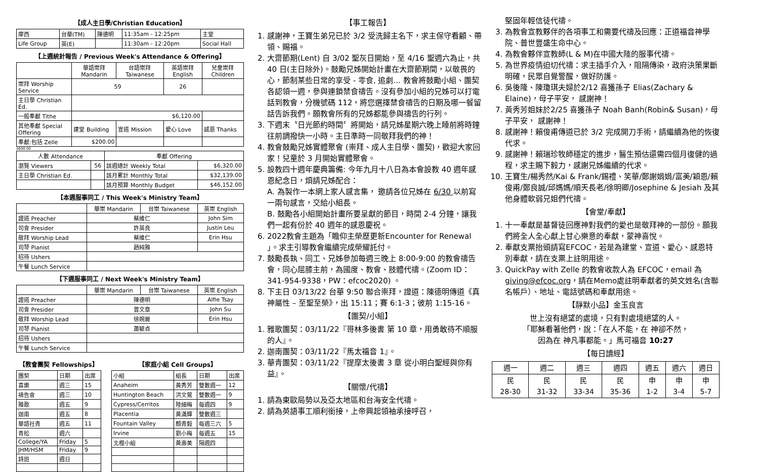【成人主日學/Christian Education】
| 摩西 | 台華(TM) | 陳德明 | 11:35am - 12:25pm | 主堂 |
| Life Group | 英(E) | | 11:30am - 12:20pm | Social Hall |
【上週統計報告 / Previous Week's Attendance & Offering】
| | 華語崇拜 Mandarin | 台語崇拜 Taiwanese | 英語崇拜 English | 兒童崇拜 Children |
| --- | --- | --- | --- | --- |
| 崇拜 Worship Service | 59 | | 26 | |
| 主日學 Christian Ed. | | | | |
| 一般奉獻 Tithe | $6,120.00 | | | |
| 其他奉獻 Special Offering | 建堂 Building | 宣道 Mission | 愛心 Love | 感恩 Thanks |
| 奉獻:包括 Zelle | $200.00 | | | |
$600.00
| 人數 Attendance | | 奉獻 Offering | |
| --- | --- | --- | --- |
| 瀏覽 Viewers | 56 | 該週總計 Weekly Total | $6,320.00 |
| 主日學 Christian Ed. | | 該月累計 Monthly Total | $32,139.00 |
| | | 該月預算 Monthly Budget | $46,152.00 |
【本週服事同工 / This Week's Ministry Team】
| | 華崇 Mandarin | 台崇 Taiwanese | 英崇 English |
| --- | --- | --- | --- |
| 證道 Preacher | 蔡維仁 | | John Sim |
| 司會 Presider | 許英良 | | Justin Leu |
| 敬拜 Worship Lead | 蔡維仁 | | Erin Hsu |
| 司琴 Pianist | 趙純雅 | | |
| 招待 Ushers | | | |
| 午餐 Lunch Service | | | |
【下週服事同工 / Next Week's Ministry Team】
| | 華崇 Mandarin | 台崇 Taiwanese | 英崇 English |
| --- | --- | --- | --- |
| 證道 Preacher | 陳德明 | | Alfie Tsay |
| 司會 Presider | 曾文章 | | John Su |
| 敬拜 Worship Lead | 徐婉麗 | | Erin Hsu |
| 司琴 Pianist | 蕭毓貞 | | |
| 招待 Ushers | | | |
| 午餐 Lunch Service | | | |
【教會團契 Fellowships】
| 團契 | 日期 | 出席 |
| 喜樂 | 週三 | 15 |
| 禱告會 | 週三 | 10 |
| 雅歌 | 週五 | 9 |
| 迦南 | 週五 | 8 |
| 華語社青 | 週五 | 11 |
| 青松 | 週六 | |
| College/YA | Friday | 5 |
| JHM/HSM | Friday | 9 |
| 詩班 | 週日 | |
【家庭小組 Cell Groups】
| 小組 | 組長 | 日期 | 出席 |
| Anaheim | 黃秀芳 | 雙數週一 | 12 |
| Huntington Beach | 洪文鶯 | 雙數週一 | 9 |
| Cypress/Cerritos | 陸細梅 | 每週四 | 9 |
| Placentia | 黃滿輝 | 雙數週三 | |
| Fountain Valley | 顏青毅 | 每週三六 | 5 |
| Irvine | 劉小梅 | 每週五 | 15 |
| 北橙小組 | 黃壽美 | 隔週四 | |
【事工報告】
1. 感謝神，王寶生弟兄已於 3/2 受洗歸主名下，求主保守看顧、帶領、賜福。
2. 大齋節期(Lent) 自 3/02 聖灰日開始，至 4/16 聖週六為止，共 40 日(主日除外)。鼓勵兄姊開始計畫在大齋節期間，以敬畏的心，節制某些日常的享受 - 零食, 追劇... 教會將鼓勵小組、團契各認領一週，參與連鎖禁食禱告。沒有參加小組的兄姊可以打電話到教會，分機號碼 112，將您選擇禁食禱告的日期及哪一餐留話告訴我們。願教會所有的兄姊都能參與禱告的行列。
3. 下週末〝日光節約時間〞將開始，請兄姊星期六晚上睡前將時鐘往前調撥快一小時。主日準時一同敬拜我們的神！
4. 教會鼓勵兄姊實體聚會 (崇拜、成人主日學、團契)，歡迎大家回家！兒童於 3 月開始實體聚會。
5. 設教四十週年慶典籌備: 今年九月十八日為本會設教 40 週年感恩紀念日，煩請兄姊配合：
A. 為製作一本網上家人感言集， 邀請各位兄姊在 6/30 以前寫一兩句感言，交給小組長。
B. 鼓勵各小組開始計畫所要呈獻的節目，時間 2-4 分鐘，讓我們一起有份於 40 週年的感恩慶祝。
6. 2022教會主題為「瞻仰主榮歷更新Encounter for Renewal 」。求主引導教會繼續完成榮耀託付。
7. 鼓勵長執、同工、兄姊參加每週三晚上 8:00-9:00 的教會禱告會，同心屈膝主前，為國度、教會、肢體代禱。(Zoom ID：341-954-9338，PW：efcoc2020) 。
8. 下主日 03/13/22 台華 9:50 聯合崇拜，證道：陳德明傳道《真神屬性 – 至聖至榮》，出 15:11；賽 6:1-3；彼前 1:15-16。
【團契/小組】
1. 雅歌團契：03/11/22『哥林多後書 第 10 章，用勇敢待不順服的人』。
2. 迦南團契：03/11/22『馬太福音 1』。
3. 華青團契：03/11/22『提摩太後書 3 章 從小明白聖經與你有益』。
【關懷/代禱】
1. 請為東歐局勢以及亞太地區和台海安全代禱。
2. 請為英語事工順利銜接，上帝興起領袖承接呼召，
堅固年輕信徒代禱。
3. 為教會宣教夥伴的各項事工和需要代禱及回應：正道福音神學院、普世豐盛生命中心。
4. 為教會夥伴宣教師(L & M)在中國大陸的服事代禱。
5. 為世界疫情迫切代禱：求主插手介入，阻隔傳染，政府決策果斷明確，民眾自覺警醒，做好防護。
6. 吳後隆、陳瓊琪夫婦於2/12 喜獲孫子 Elias(Zachary & Elaine)，母子平安， 感謝神！
7. 黃秀芳姐妹於2/25 喜獲孫子 Noah Banh(Robin& Susan)，母子平安， 感謝神！
8. 感謝神！賴俊甫傳道已於 3/2 完成開刀手術，請繼續為他的恢復代求。
9. 感謝神！賴瑞珍牧師穩定的進步，醫生預估還需四個月復健的過程，求主賜下毅力，感謝兄姊繼續的代求。
10. 王寶生/楊秀然/Kai & Frank/錫禮、笑華/鄭謝娟娟/富美/穎恩/賴俊甫/鄭良誠/邱媽媽/順天長老/徐明卿/Josephine & Jesiah 及其他身體軟弱兄姐們代禱。
【會堂/奉獻】
1. 十一奉獻是基督徒回應神對我們的愛也是敬拜神的一部份。願我們將全人全心獻上甘心樂意的奉獻，蒙神喜悅。
2. 奉獻支票抬頭請寫EFCOC，若是為建堂、宣道、愛心、感恩特別奉獻，請在支票上註明用途。
3. QuickPay with Zelle 的教會收款人為 EFCOC，email 為 giving@efcoc.org，請在Memo處註明奉獻者的英文姓名(含聯名帳戶）、地址、電話號碼和奉獻用途。
【靜默小品】金玉良言
世上沒有絕望的處境，只有對處境絕望的人。
「耶穌看著他們，說：「在人不能，在 神卻不然，
因為在 神凡事都能。」馬可福音 10:27
【每日讀經】
| 週一 | 週二 | 週三 | 週四 | 週五 | 週六 | 週日 |
| 民 28-30 | 民 31-32 | 民 33-34 | 民 35-36 | 申 1-2 | 申 3-4 | 申 5-7 |